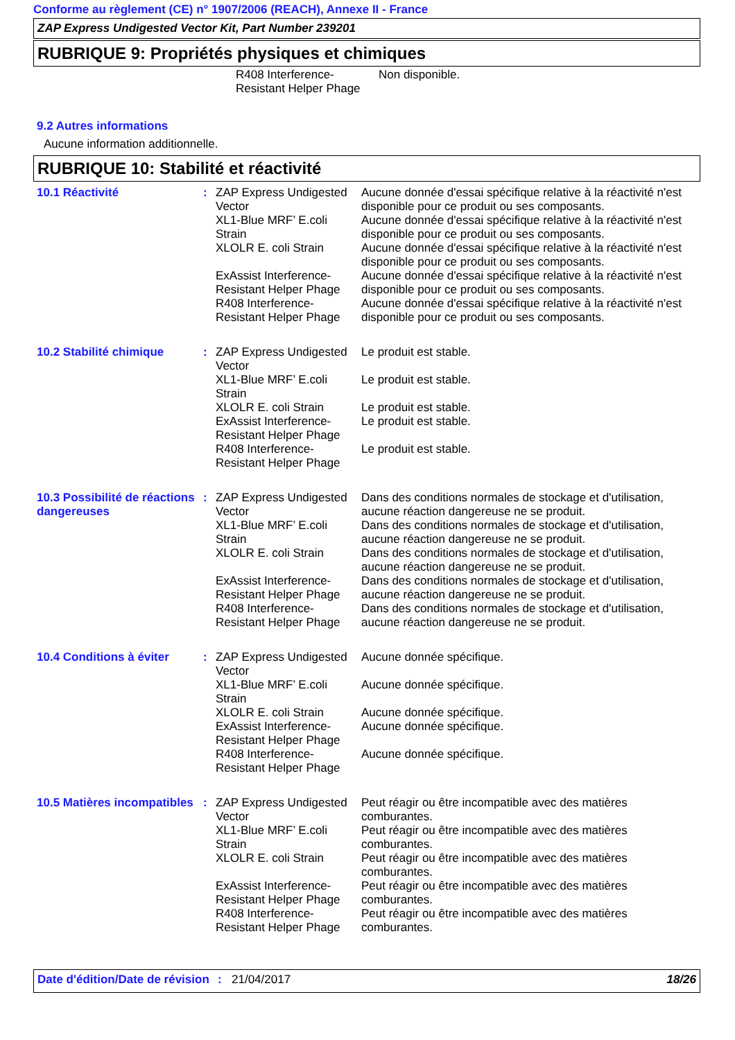Conforme au règlement (CE) n° 1907/2006 (REACH), Annexe II - France
ZAP Express Undigested Vector Kit, Part Number 239201
RUBRIQUE 9: Propriétés physiques et chimiques
| | R408 Interference-Resistant Helper Phage | Non disponible. |
9.2 Autres informations
Aucune information additionnelle.
RUBRIQUE 10: Stabilité et réactivité
| 10.1 Réactivité | : | ZAP Express Undigested Vector | Aucune donnée d'essai spécifique relative à la réactivité n'est disponible pour ce produit ou ses composants. |
| | | XL1-Blue MRF’ E.coli Strain | Aucune donnée d'essai spécifique relative à la réactivité n'est disponible pour ce produit ou ses composants. |
| | | XLOLR E. coli Strain | Aucune donnée d'essai spécifique relative à la réactivité n'est disponible pour ce produit ou ses composants. |
| | | ExAssist Interference-Resistant Helper Phage | Aucune donnée d'essai spécifique relative à la réactivité n'est disponible pour ce produit ou ses composants. |
| | | R408 Interference-Resistant Helper Phage | Aucune donnée d'essai spécifique relative à la réactivité n'est disponible pour ce produit ou ses composants. |
| 10.2 Stabilité chimique | : | ZAP Express Undigested Vector | Le produit est stable. |
| | | XL1-Blue MRF’ E.coli Strain | Le produit est stable. |
| | | XLOLR E. coli Strain | Le produit est stable. |
| | | ExAssist Interference-Resistant Helper Phage | Le produit est stable. |
| | | R408 Interference-Resistant Helper Phage | Le produit est stable. |
| 10.3 Possibilité de réactions dangereuses | : | ZAP Express Undigested Vector | Dans des conditions normales de stockage et d'utilisation, aucune réaction dangereuse ne se produit. |
| | | XL1-Blue MRF’ E.coli Strain | Dans des conditions normales de stockage et d'utilisation, aucune réaction dangereuse ne se produit. |
| | | XLOLR E. coli Strain | Dans des conditions normales de stockage et d'utilisation, aucune réaction dangereuse ne se produit. |
| | | ExAssist Interference-Resistant Helper Phage | Dans des conditions normales de stockage et d'utilisation, aucune réaction dangereuse ne se produit. |
| | | R408 Interference-Resistant Helper Phage | Dans des conditions normales de stockage et d'utilisation, aucune réaction dangereuse ne se produit. |
| 10.4 Conditions à éviter | : | ZAP Express Undigested Vector | Aucune donnée spécifique. |
| | | XL1-Blue MRF’ E.coli Strain | Aucune donnée spécifique. |
| | | XLOLR E. coli Strain | Aucune donnée spécifique. |
| | | ExAssist Interference-Resistant Helper Phage | Aucune donnée spécifique. |
| | | R408 Interference-Resistant Helper Phage | Aucune donnée spécifique. |
| 10.5 Matières incompatibles | : | ZAP Express Undigested Vector | Peut réagir ou être incompatible avec des matières comburantes. |
| | | XL1-Blue MRF’ E.coli Strain | Peut réagir ou être incompatible avec des matières comburantes. |
| | | XLOLR E. coli Strain | Peut réagir ou être incompatible avec des matières comburantes. |
| | | ExAssist Interference-Resistant Helper Phage | Peut réagir ou être incompatible avec des matières comburantes. |
| | | R408 Interference-Resistant Helper Phage | Peut réagir ou être incompatible avec des matières comburantes. |
Date d'édition/Date de révision
: 21/04/2017 18/26